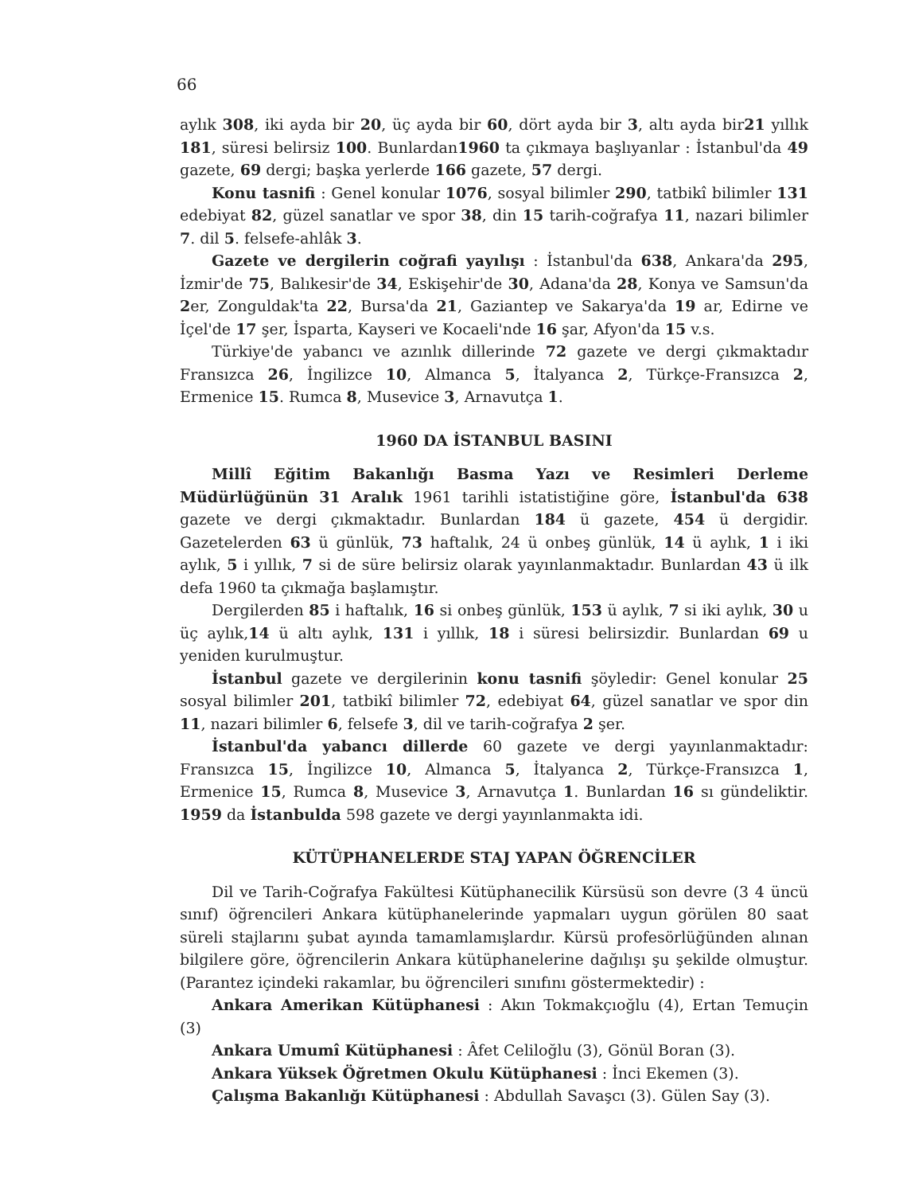66
aylık 308, iki ayda bir 20, üç ayda bir 60, dört ayda bir 3, altı ayda bir21 yıllık 181, süresi belirsiz 100. Bunlardan1960 ta çıkmaya başlıyanlar : İstanbul'da 49 gazete, 69 dergi; başka yerlerde 166 gazete, 57 dergi.
Konu tasnifi : Genel konular 1076, sosyal bilimler 290, tatbikî bilimler 131 edebiyat 82, güzel sanatlar ve spor 38, din 15 tarih-coğrafya 11, nazari bilimler 7. dil 5. felsefe-ahlâk 3.
Gazete ve dergilerin coğrafi yayılışı : İstanbul'da 638, Ankara'da 295, İzmir'de 75, Balıkesir'de 34, Eskişehir'de 30, Adana'da 28, Konya ve Samsun'da 2er, Zonguldak'ta 22, Bursa'da 21, Gaziantep ve Sakarya'da 19 ar, Edirne ve İçel'de 17 şer, İsparta, Kayseri ve Kocaeli'nde 16 şar, Afyon'da 15 v.s.
Türkiye'de yabancı ve azınlık dillerinde 72 gazete ve dergi çıkmaktadır Fransızca 26, İngilizce 10, Almanca 5, İtalyanca 2, Türkçe-Fransızca 2, Ermenice 15. Rumca 8, Musevice 3, Arnavutça 1.
1960 DA İSTANBUL BASINI
Millî Eğitim Bakanlığı Basma Yazı ve Resimleri Derleme Müdürlüğünün 31 Aralık 1961 tarihli istatistiğine göre, İstanbul'da 638 gazete ve dergi çıkmaktadır. Bunlardan 184 ü gazete, 454 ü dergidir. Gazetelerden 63 ü günlük, 73 haftalık, 24 ü onbeş günlük, 14 ü aylık, 1 i iki aylık, 5 i yıllık, 7 si de süre belirsiz olarak yayınlanmaktadır. Bunlardan 43 ü ilk defa 1960 ta çıkmağa başlamıştır.
Dergilerden 85 i haftalık, 16 si onbeş günlük, 153 ü aylık, 7 si iki aylık, 30 u üç aylık,14 ü altı aylık, 131 i yıllık, 18 i süresi belirsizdir. Bunlardan 69 u yeniden kurulmuştur.
İstanbul gazete ve dergilerinin konu tasnifi şöyledir: Genel konular 25 sosyal bilimler 201, tatbikî bilimler 72, edebiyat 64, güzel sanatlar ve spor din 11, nazari bilimler 6, felsefe 3, dil ve tarih-coğrafya 2 şer.
İstanbul'da yabancı dillerde 60 gazete ve dergi yayınlanmaktadır: Fransızca 15, İngilizce 10, Almanca 5, İtalyanca 2, Türkçe-Fransızca 1, Ermenice 15, Rumca 8, Musevice 3, Arnavutça 1. Bunlardan 16 sı gündeliktir. 1959 da İstanbulda 598 gazete ve dergi yayınlanmakta idi.
KÜTÜPHANELERDE STAJ YAPAN ÖĞRENCİLER
Dil ve Tarih-Coğrafya Fakültesi Kütüphanecilik Kürsüsü son devre (3 4 üncü sınıf) öğrencileri Ankara kütüphanelerinde yapmaları uygun görülen 80 saat süreli stajlarını şubat ayında tamamlamışlardır. Kürsü profesörlüğünden alınan bilgilere göre, öğrencilerin Ankara kütüphanelerine dağılışı şu şekilde olmuştur. (Parantez içindeki rakamlar, bu öğrencileri sınıfını göstermektedir) :
Ankara Amerikan Kütüphanesi : Akın Tokmakçıoğlu (4), Ertan Temuçin (3)
Ankara Umumî Kütüphanesi : Âfet Celiloğlu (3), Gönül Boran (3).
Ankara Yüksek Öğretmen Okulu Kütüphanesi : İnci Ekemen (3).
Çalışma Bakanlığı Kütüphanesi : Abdullah Savaşcı (3). Gülen Say (3).